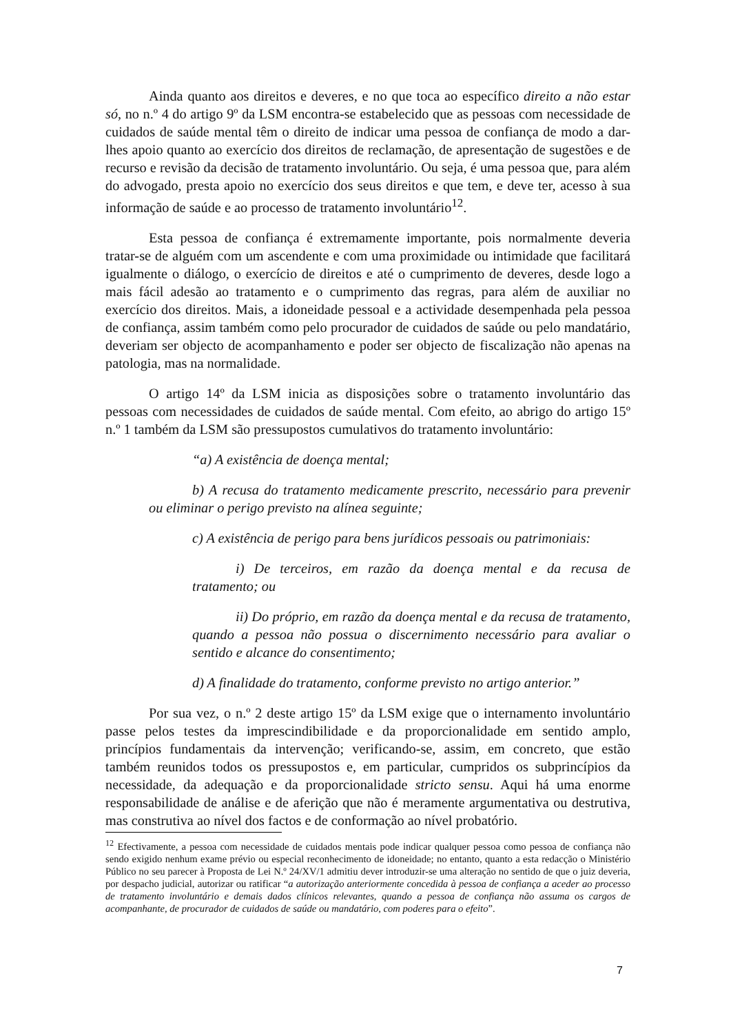Ainda quanto aos direitos e deveres, e no que toca ao específico direito a não estar só, no n.º 4 do artigo 9º da LSM encontra-se estabelecido que as pessoas com necessidade de cuidados de saúde mental têm o direito de indicar uma pessoa de confiança de modo a dar-lhes apoio quanto ao exercício dos direitos de reclamação, de apresentação de sugestões e de recurso e revisão da decisão de tratamento involuntário. Ou seja, é uma pessoa que, para além do advogado, presta apoio no exercício dos seus direitos e que tem, e deve ter, acesso à sua informação de saúde e ao processo de tratamento involuntário<sup>12</sup>.
Esta pessoa de confiança é extremamente importante, pois normalmente deveria tratar-se de alguém com um ascendente e com uma proximidade ou intimidade que facilitará igualmente o diálogo, o exercício de direitos e até o cumprimento de deveres, desde logo a mais fácil adesão ao tratamento e o cumprimento das regras, para além de auxiliar no exercício dos direitos. Mais, a idoneidade pessoal e a actividade desempenhada pela pessoa de confiança, assim também como pelo procurador de cuidados de saúde ou pelo mandatário, deveriam ser objecto de acompanhamento e poder ser objecto de fiscalização não apenas na patologia, mas na normalidade.
O artigo 14º da LSM inicia as disposições sobre o tratamento involuntário das pessoas com necessidades de cuidados de saúde mental. Com efeito, ao abrigo do artigo 15º n.º 1 também da LSM são pressupostos cumulativos do tratamento involuntário:
“a) A existência de doença mental;
b) A recusa do tratamento medicamente prescrito, necessário para prevenir ou eliminar o perigo previsto na alínea seguinte;
c) A existência de perigo para bens jurídicos pessoais ou patrimoniais:
i) De terceiros, em razão da doença mental e da recusa de tratamento; ou
ii) Do próprio, em razão da doença mental e da recusa de tratamento, quando a pessoa não possua o discernimento necessário para avaliar o sentido e alcance do consentimento;
d) A finalidade do tratamento, conforme previsto no artigo anterior.”
Por sua vez, o n.º 2 deste artigo 15º da LSM exige que o internamento involuntário passe pelos testes da imprescindibilidade e da proporcionalidade em sentido amplo, princípios fundamentais da intervenção; verificando-se, assim, em concreto, que estão também reunidos todos os pressupostos e, em particular, cumpridos os subprincípios da necessidade, da adequação e da proporcionalidade stricto sensu. Aqui há uma enorme responsabilidade de análise e de aferição que não é meramente argumentativa ou destrutiva, mas construtiva ao nível dos factos e de conformação ao nível probatório.
<sup>12</sup> Efectivamente, a pessoa com necessidade de cuidados mentais pode indicar qualquer pessoa como pessoa de confiança não sendo exigido nenhum exame prévio ou especial reconhecimento de idoneidade; no entanto, quanto a esta redacção o Ministério Público no seu parecer à Proposta de Lei N.º 24/XV/1 admitiu dever introduzir-se uma alteração no sentido de que o juiz deveria, por despacho judicial, autorizar ou ratificar “a autorização anteriormente concedida à pessoa de confiança a aceder ao processo de tratamento involuntário e demais dados clínicos relevantes, quando a pessoa de confiança não assuma os cargos de acompanhante, de procurador de cuidados de saúde ou mandatário, com poderes para o efeito”.
7